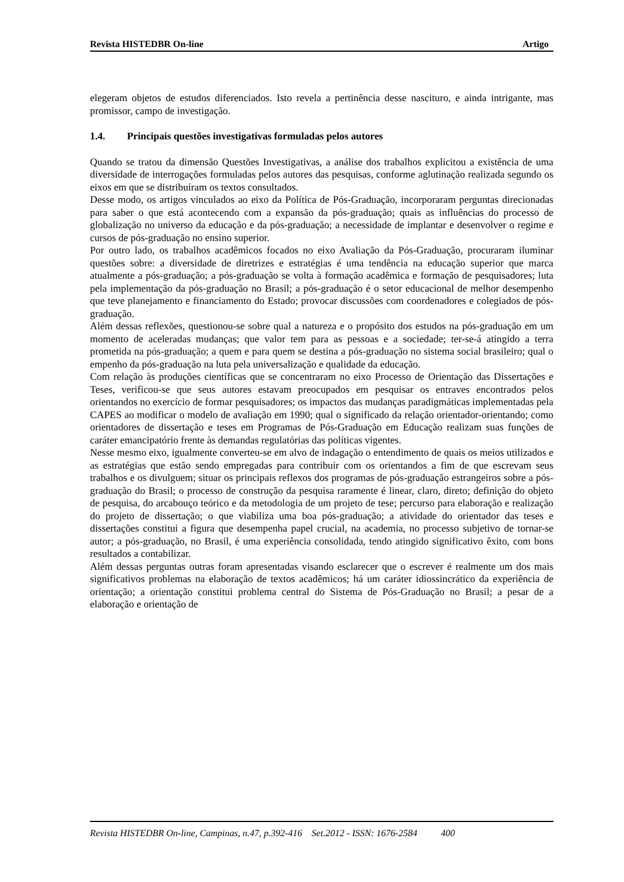Revista HISTEDBR On-line Artigo
elegeram objetos de estudos diferenciados. Isto revela a pertinência desse nascituro, e ainda intrigante, mas promissor, campo de investigação.
1.4. Principais questões investigativas formuladas pelos autores
Quando se tratou da dimensão Questões Investigativas, a análise dos trabalhos explicitou a existência de uma diversidade de interrogações formuladas pelos autores das pesquisas, conforme aglutinação realizada segundo os eixos em que se distribuíram os textos consultados.
Desse modo, os artigos vinculados ao eixo da Política de Pós-Graduação, incorporaram perguntas direcionadas para saber o que está acontecendo com a expansão da pós-graduação; quais as influências do processo de globalização no universo da educação e da pós-graduação; a necessidade de implantar e desenvolver o regime e cursos de pós-graduação no ensino superior.
Por outro lado, os trabalhos acadêmicos focados no eixo Avaliação da Pós-Graduação, procuraram iluminar questões sobre: a diversidade de diretrizes e estratégias é uma tendência na educação superior que marca atualmente a pós-graduação; a pós-graduação se volta à formação acadêmica e formação de pesquisadores; luta pela implementação da pós-graduação no Brasil; a pós-graduação é o setor educacional de melhor desempenho que teve planejamento e financiamento do Estado; provocar discussões com coordenadores e colegiados de pós-graduação.
Além dessas reflexões, questionou-se sobre qual a natureza e o propósito dos estudos na pós-graduação em um momento de aceleradas mudanças; que valor tem para as pessoas e a sociedade; ter-se-á atingido a terra prometida na pós-graduação; a quem e para quem se destina a pós-graduação no sistema social brasileiro; qual o empenho da pós-graduação na luta pela universalização e qualidade da educação.
Com relação às produções científicas que se concentraram no eixo Processo de Orientação das Dissertações e Teses, verificou-se que seus autores estavam preocupados em pesquisar os entraves encontrados pelos orientandos no exercício de formar pesquisadores; os impactos das mudanças paradigmáticas implementadas pela CAPES ao modificar o modelo de avaliação em 1990; qual o significado da relação orientador-orientando; como orientadores de dissertação e teses em Programas de Pós-Graduação em Educação realizam suas funções de caráter emancipatório frente às demandas regulatórias das políticas vigentes.
Nesse mesmo eixo, igualmente converteu-se em alvo de indagação o entendimento de quais os meios utilizados e as estratégias que estão sendo empregadas para contribuir com os orientandos a fim de que escrevam seus trabalhos e os divulguem; situar os principais reflexos dos programas de pós-graduação estrangeiros sobre a pós-graduação do Brasil; o processo de construção da pesquisa raramente é linear, claro, direto; definição do objeto de pesquisa, do arcabouço teórico e da metodologia de um projeto de tese; percurso para elaboração e realização do projeto de dissertação; o que viabiliza uma boa pós-graduação; a atividade do orientador das teses e dissertações constitui a figura que desempenha papel crucial, na academia, no processo subjetivo de tornar-se autor; a pós-graduação, no Brasil, é uma experiência consolidada, tendo atingido significativo êxito, com bons resultados a contabilizar.
Além dessas perguntas outras foram apresentadas visando esclarecer que o escrever é realmente um dos mais significativos problemas na elaboração de textos acadêmicos; há um caráter idiossincrático da experiência de orientação; a orientação constitui problema central do Sistema de Pós-Graduação no Brasil; a pesar de a elaboração e orientação de
Revista HISTEDBR On-line, Campinas, n.47, p.392-416 Set.2012 - ISSN: 1676-2584 400